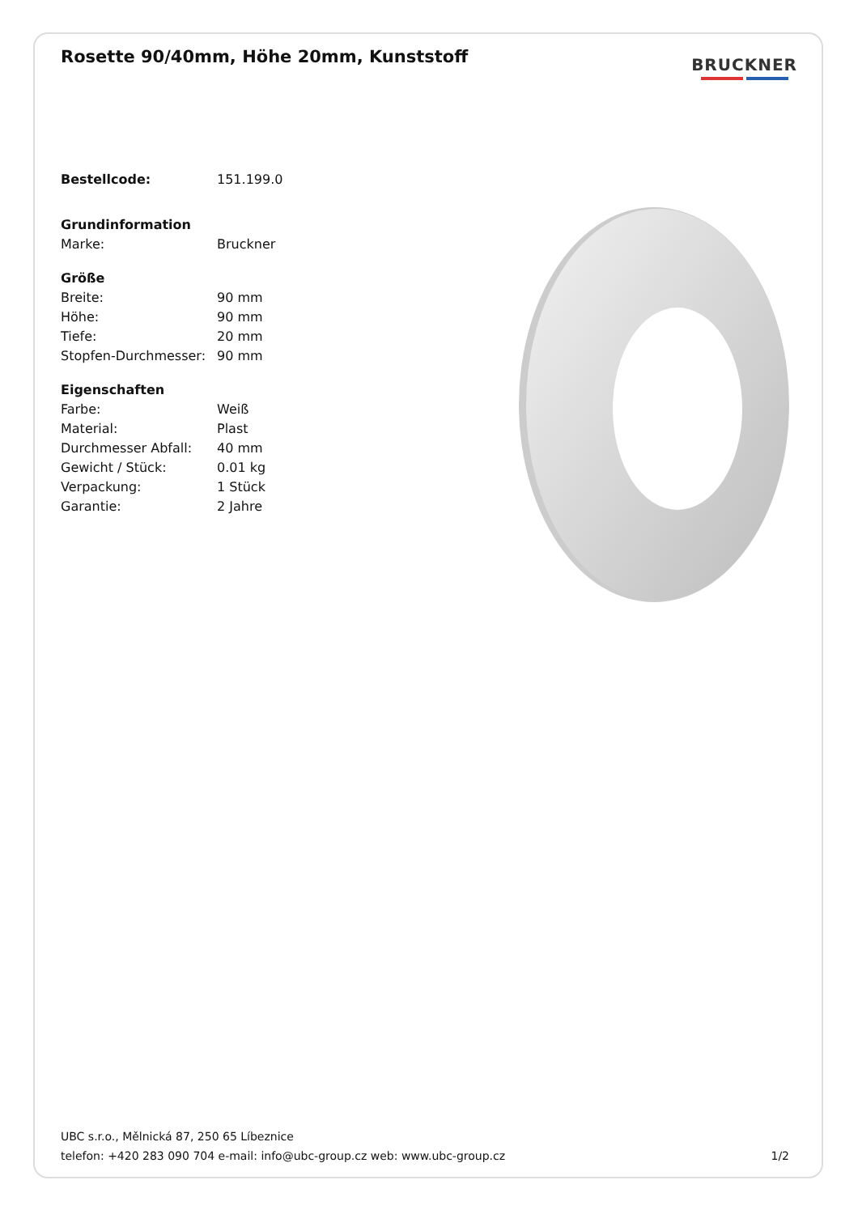Rosette 90/40mm, Höhe 20mm, Kunststoff
BRUCKNER
| Bestellcode: | 151.199.0 |
| Grundinformation | |
| Marke: | Bruckner |
| Größe | |
| Breite: | 90 mm |
| Höhe: | 90 mm |
| Tiefe: | 20 mm |
| Stopfen-Durchmesser: | 90 mm |
| Eigenschaften | |
| Farbe: | Weiß |
| Material: | Plast |
| Durchmesser Abfall: | 40 mm |
| Gewicht / Stück: | 0.01 kg |
| Verpackung: | 1 Stück |
| Garantie: | 2 Jahre |
UBC s.r.o., Mělnická 87, 250 65 Líbeznice
telefon: +420 283 090 704 e-mail: info@ubc-group.cz web: www.ubc-group.cz 1/2